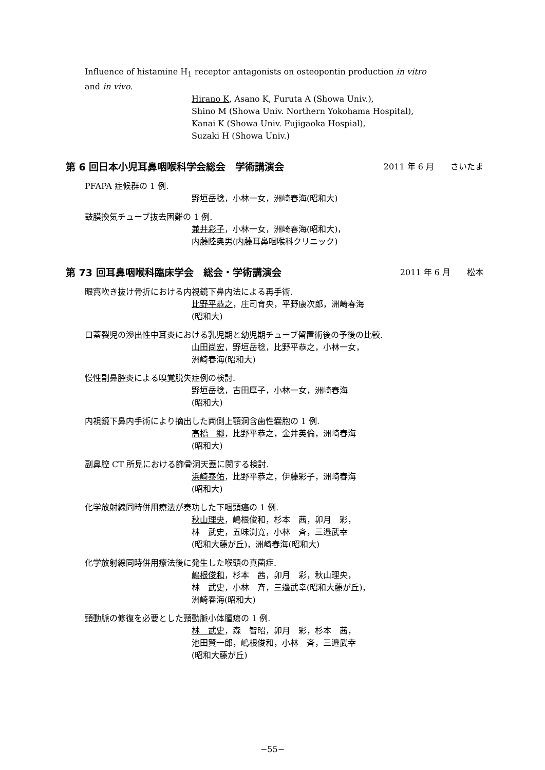Influence of histamine H<sub>1</sub> receptor antagonists on osteopontin production in vitro and in vivo.
Hirano K, Asano K, Furuta A (Showa Univ.),
Shino M (Showa Univ. Northern Yokohama Hospital),
Kanai K (Showa Univ. Fujigaoka Hospial),
Suzaki H (Showa Univ.)
第 6 回日本小児耳鼻咽喉科学会総会　学術講演会 2011 年 6 月　　さいたま
PFAPA 症候群の 1 例.
野垣岳稔，小林一女，洲崎春海(昭和大)
鼓膜換気チューブ抜去困難の 1 例.
兼井彩子，小林一女，洲崎春海(昭和大)，
内藤陸奥男(内藤耳鼻咽喉科クリニック)
第 73 回耳鼻咽喉科臨床学会　総会・学術講演会 2011 年 6 月　　松本
眼窩吹き抜け骨折における内視鏡下鼻内法による再手術.
比野平恭之，庄司育央，平野康次郎，洲崎春海
(昭和大)
口蓋裂児の滲出性中耳炎における乳児期と幼児期チューブ留置術後の予後の比較.
山田尚宏，野垣岳稔，比野平恭之，小林一女，
洲崎春海(昭和大)
慢性副鼻腔炎による嗅覚脱失症例の検討.
野垣岳稔，古田厚子，小林一女，洲崎春海
(昭和大)
内視鏡下鼻内手術により摘出した両側上顎洞含歯性嚢胞の 1 例.
高橋　郷，比野平恭之，金井英倫，洲崎春海
(昭和大)
副鼻腔 CT 所見における篩骨洞天蓋に関する検討.
浜崎泰佑，比野平恭之，伊藤彩子，洲崎春海
(昭和大)
化学放射線同時併用療法が奏功した下咽頭癌の 1 例.
秋山理央，嶋根俊和，杉本　茜，卯月　彩，
林　武史，五味渕寛，小林　斉，三邉武幸
(昭和大藤が丘)，洲崎春海(昭和大)
化学放射線同時併用療法後に発生した喉頭の真菌症.
嶋根俊和，杉本　茜，卯月　彩，秋山理央，
林　武史，小林　斉，三邉武幸(昭和大藤が丘)，
洲崎春海(昭和大)
頸動脈の修復を必要とした頸動脈小体腫瘍の 1 例.
林　武史，森　智昭，卯月　彩，杉本　茜，
池田賢一郎，嶋根俊和，小林　斉，三邉武幸
(昭和大藤が丘)
−55−